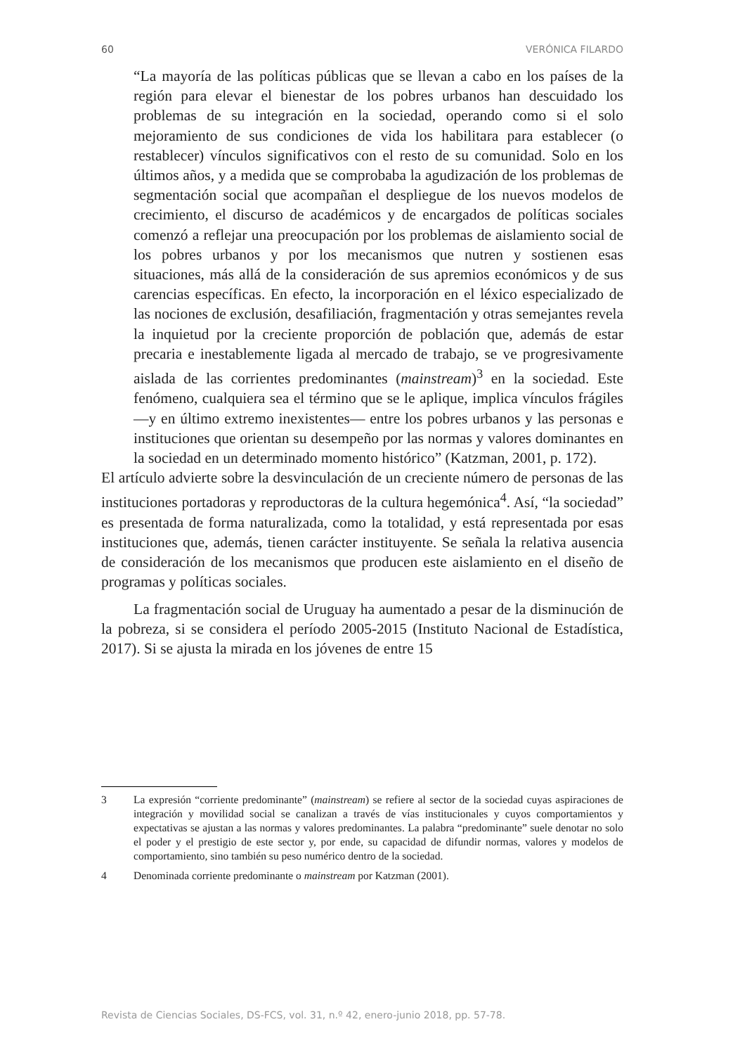60 VERÓNICA FILARDO
“La mayoría de las políticas públicas que se llevan a cabo en los países de la región para elevar el bienestar de los pobres urbanos han descuidado los problemas de su integración en la sociedad, operando como si el solo mejoramiento de sus condiciones de vida los habilitara para establecer (o restablecer) vínculos significativos con el resto de su comunidad. Solo en los últimos años, y a medida que se comprobaba la agudización de los problemas de segmentación social que acompañan el despliegue de los nuevos modelos de crecimiento, el discurso de académicos y de encargados de políticas sociales comenzó a reflejar una preocupación por los problemas de aislamiento social de los pobres urbanos y por los mecanismos que nutren y sostienen esas situaciones, más allá de la consideración de sus apremios económicos y de sus carencias específicas. En efecto, la incorporación en el léxico especializado de las nociones de exclusión, desafiliación, fragmentación y otras semejantes revela la inquietud por la creciente proporción de población que, además de estar precaria e inestablemente ligada al mercado de trabajo, se ve progresivamente aislada de las corrientes predominantes (mainstream)<sup>3</sup> en la sociedad. Este fenómeno, cualquiera sea el término que se le aplique, implica vínculos frágiles —y en último extremo inexistentes— entre los pobres urbanos y las personas e instituciones que orientan su desempeño por las normas y valores dominantes en la sociedad en un determinado momento histórico” (Katzman, 2001, p. 172).
El artículo advierte sobre la desvinculación de un creciente número de personas de las instituciones portadoras y reproductoras de la cultura hegemónica<sup>4</sup>. Así, “la sociedad” es presentada de forma naturalizada, como la totalidad, y está representada por esas instituciones que, además, tienen carácter instituyente. Se señala la relativa ausencia de consideración de los mecanismos que producen este aislamiento en el diseño de programas y políticas sociales.
La fragmentación social de Uruguay ha aumentado a pesar de la disminución de la pobreza, si se considera el período 2005-2015 (Instituto Nacional de Estadística, 2017). Si se ajusta la mirada en los jóvenes de entre 15
3 La expresión “corriente predominante” (mainstream) se refiere al sector de la sociedad cuyas aspiraciones de integración y movilidad social se canalizan a través de vías institucionales y cuyos comportamientos y expectativas se ajustan a las normas y valores predominantes. La palabra “predominante” suele denotar no solo el poder y el prestigio de este sector y, por ende, su capacidad de difundir normas, valores y modelos de comportamiento, sino también su peso numérico dentro de la sociedad.
4 Denominada corriente predominante o mainstream por Katzman (2001).
Revista de Ciencias Sociales, DS-FCS, vol. 31, n.º 42, enero-junio 2018, pp. 57-78.